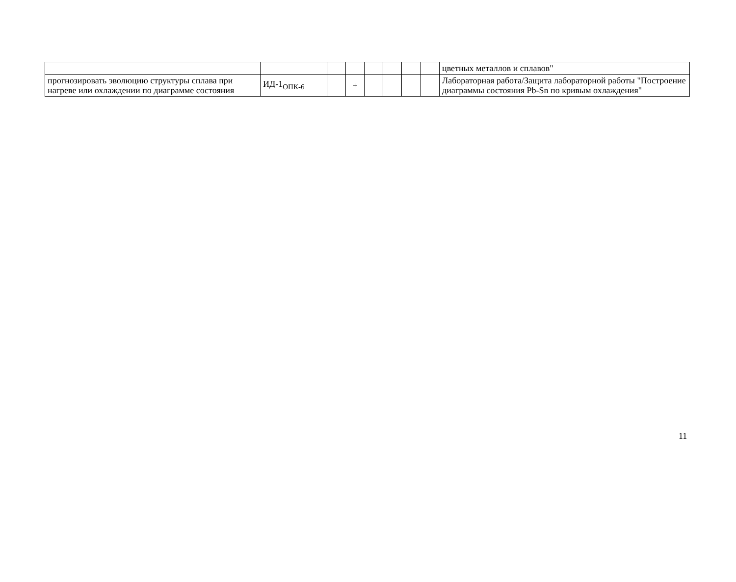| | | | | | | | | цветных металлов и сплавов" |
| прогнозировать эволюцию структуры сплава при нагреве или охлаждении по диаграмме состояния | ИД-1<sub>ОПК-6</sub> | | + | | | | | Лабораторная работа/Защита лабораторной работы "Построение диаграммы состояния Pb-Sn по кривым охлаждения" |
11